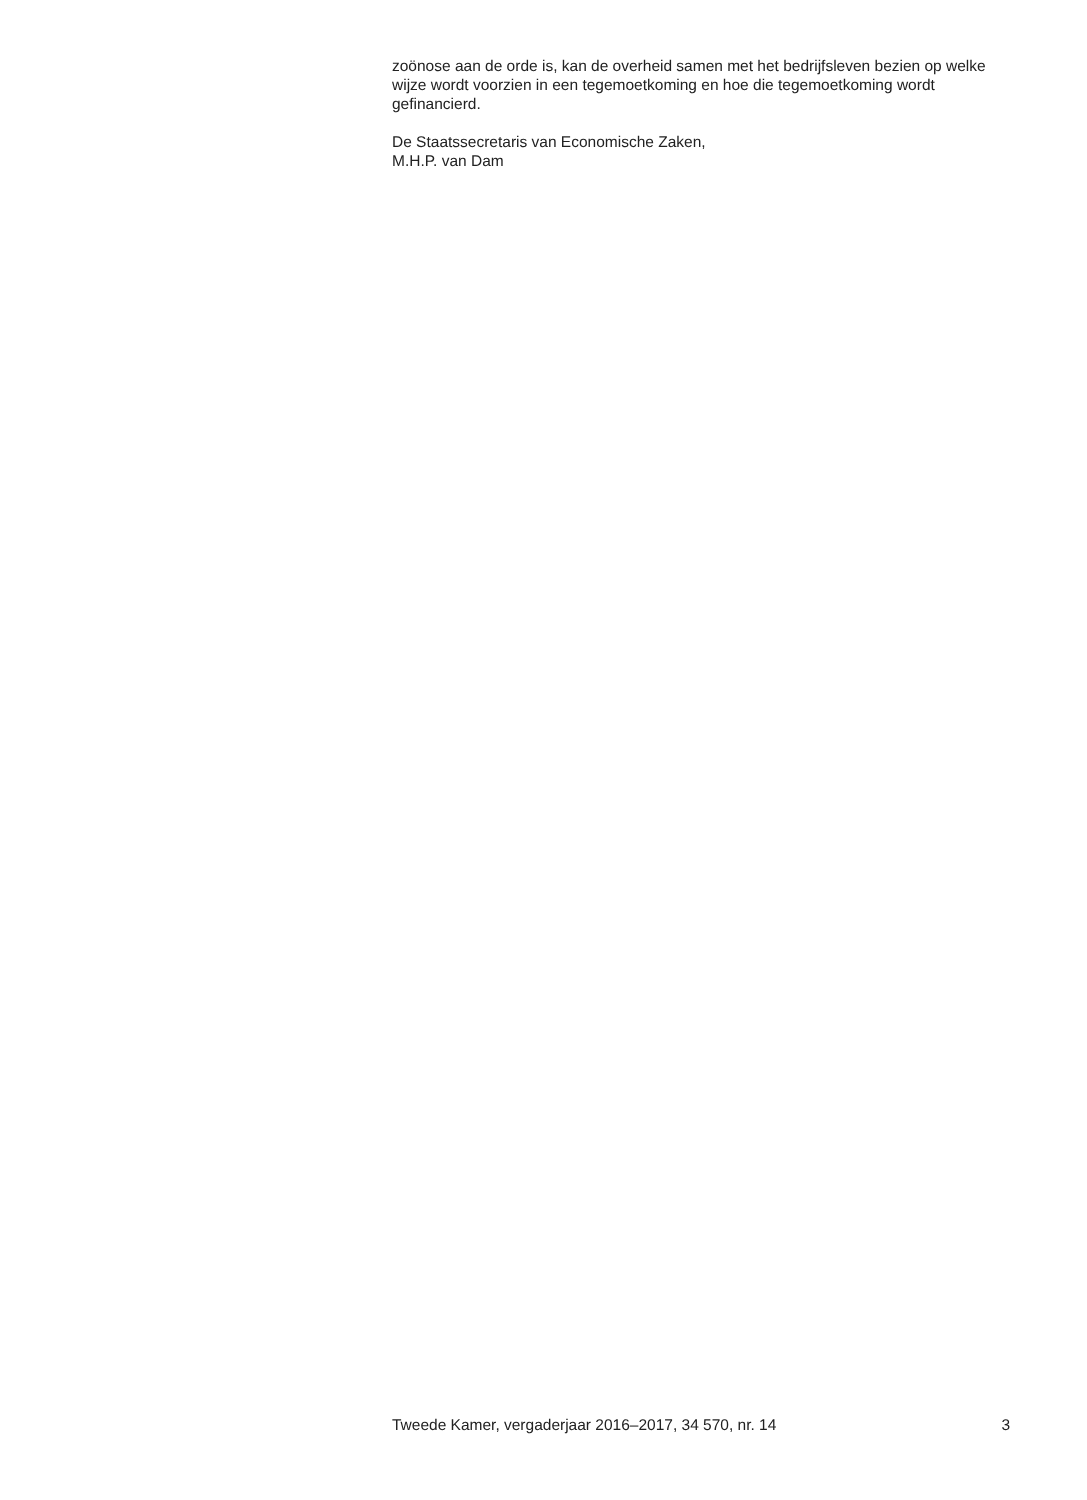zoönose aan de orde is, kan de overheid samen met het bedrijfsleven bezien op welke wijze wordt voorzien in een tegemoetkoming en hoe die tegemoetkoming wordt gefinancierd.
De Staatssecretaris van Economische Zaken,
M.H.P. van Dam
Tweede Kamer, vergaderjaar 2016–2017, 34 570, nr. 14 3